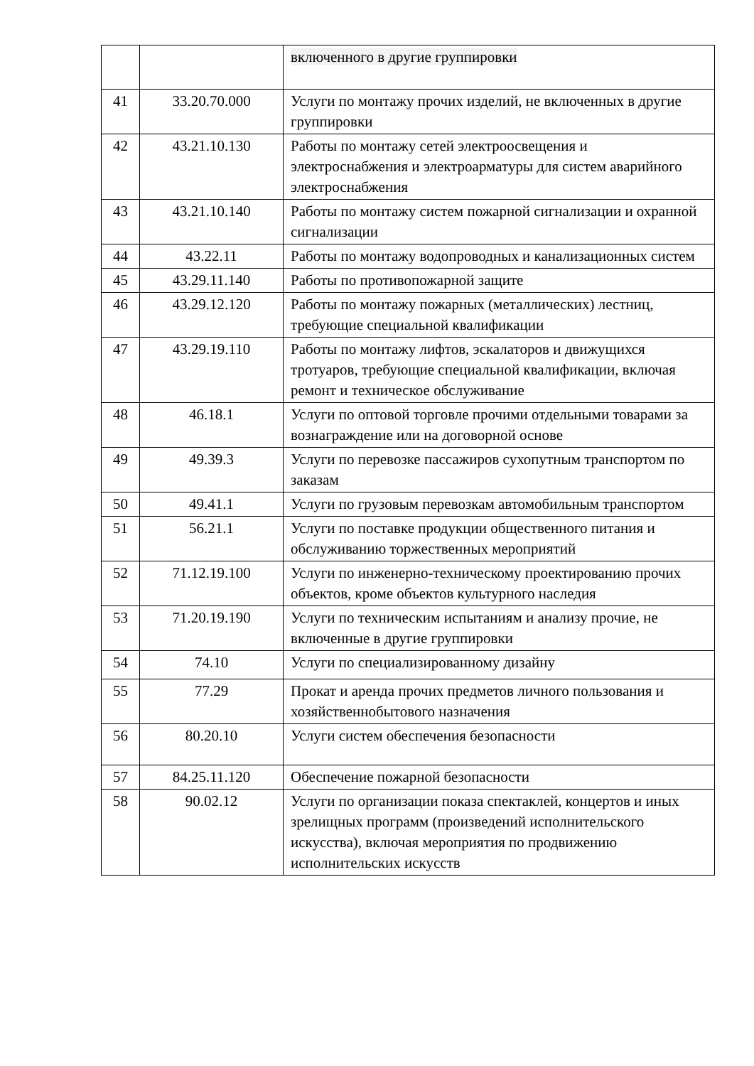| | | включенного в другие группировки |
| 41 | 33.20.70.000 | Услуги по монтажу прочих изделий, не включенных в другие группировки |
| 42 | 43.21.10.130 | Работы по монтажу сетей электроосвещения и электроснабжения и электроарматуры для систем аварийного электроснабжения |
| 43 | 43.21.10.140 | Работы по монтажу систем пожарной сигнализации и охранной сигнализации |
| 44 | 43.22.11 | Работы по монтажу водопроводных и канализационных систем |
| 45 | 43.29.11.140 | Работы по противопожарной защите |
| 46 | 43.29.12.120 | Работы по монтажу пожарных (металлических) лестниц, требующие специальной квалификации |
| 47 | 43.29.19.110 | Работы по монтажу лифтов, эскалаторов и движущихся тротуаров, требующие специальной квалификации, включая ремонт и техническое обслуживание |
| 48 | 46.18.1 | Услуги по оптовой торговле прочими отдельными товарами за вознаграждение или на договорной основе |
| 49 | 49.39.3 | Услуги по перевозке пассажиров сухопутным транспортом по заказам |
| 50 | 49.41.1 | Услуги по грузовым перевозкам автомобильным транспортом |
| 51 | 56.21.1 | Услуги по поставке продукции общественного питания и обслуживанию торжественных мероприятий |
| 52 | 71.12.19.100 | Услуги по инженерно-техническому проектированию прочих объектов, кроме объектов культурного наследия |
| 53 | 71.20.19.190 | Услуги по техническим испытаниям и анализу прочие, не включенные в другие группировки |
| 54 | 74.10 | Услуги по специализированному дизайну |
| 55 | 77.29 | Прокат и аренда прочих предметов личного пользования и хозяйственнобытового назначения |
| 56 | 80.20.10 | Услуги систем обеспечения безопасности |
| 57 | 84.25.11.120 | Обеспечение пожарной безопасности |
| 58 | 90.02.12 | Услуги по организации показа спектаклей, концертов и иных зрелищных программ (произведений исполнительского искусства), включая мероприятия по продвижению исполнительских искусств |